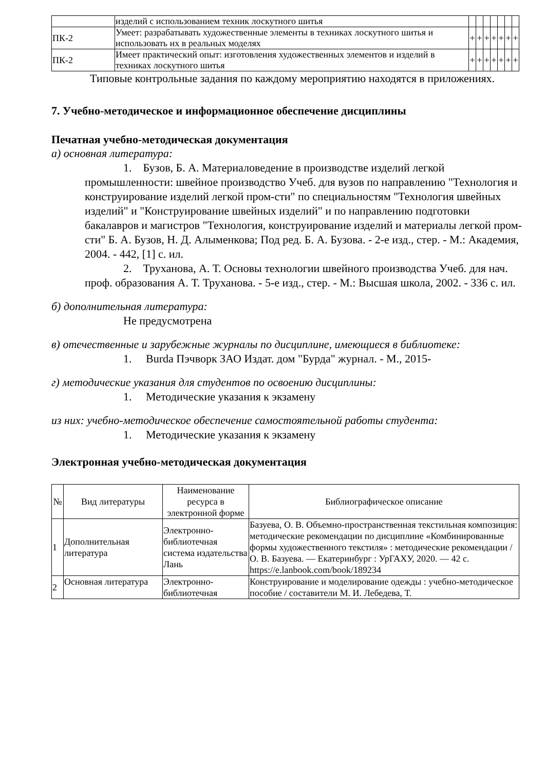| | изделий с использованием техник лоскутного шитья | | | | | | | |
| ПК-2 | Умеет: разрабатывать художественные элементы в техниках лоскутного шитья и использовать их в реальных моделях | + | + | + | + | + | + | + |
| ПК-2 | Имеет практический опыт: изготовления художественных элементов и изделий в техниках лоскутного шитья | + | + | + | + | + | + | + |
Типовые контрольные задания по каждому мероприятию находятся в приложениях.
7. Учебно-методическое и информационное обеспечение дисциплины
Печатная учебно-методическая документация
а) основная литература:
1. Бузов, Б. А. Материаловедение в производстве изделий легкой промышленности: швейное производство Учеб. для вузов по направлению "Технология и конструирование изделий легкой пром-сти" по специальностям "Технология швейных изделий" и "Конструирование швейных изделий" и по направлению подготовки бакалавров и магистров "Технология, конструирование изделий и материалы легкой пром-сти" Б. А. Бузов, Н. Д. Алыменкова; Под ред. Б. А. Бузова. - 2-е изд., стер. - М.: Академия, 2004. - 442, [1] с. ил.
2. Труханова, А. Т. Основы технологии швейного производства Учеб. для нач. проф. образования А. Т. Труханова. - 5-е изд., стер. - М.: Высшая школа, 2002. - 336 с. ил.
б) дополнительная литература:
Не предусмотрена
в) отечественные и зарубежные журналы по дисциплине, имеющиеся в библиотеке:
1. Burda Пэчворк ЗАО Издат. дом "Бурда" журнал. - М., 2015-
г) методические указания для студентов по освоению дисциплины:
1. Методические указания к экзамену
из них: учебно-методическое обеспечение самостоятельной работы студента:
1. Методические указания к экзамену
Электронная учебно-методическая документация
| № | Вид литературы | Наименование ресурса в электронной форме | Библиографическое описание |
| --- | --- | --- | --- |
| 1 | Дополнительная литература | Электронно-библиотечная система издательства Лань | Базуева, О. В. Объемно-пространственная текстильная композиция: методические рекомендации по дисциплине «Комбинированные формы художественного текстиля» : методические рекомендации / О. В. Базуева. — Екатеринбург : УрГАХУ, 2020. — 42 с. https://e.lanbook.com/book/189234 |
| 2 | Основная литература | Электронно-библиотечная | Конструирование и моделирование одежды : учебно-методическое пособие / составители М. И. Лебедева, Т. |